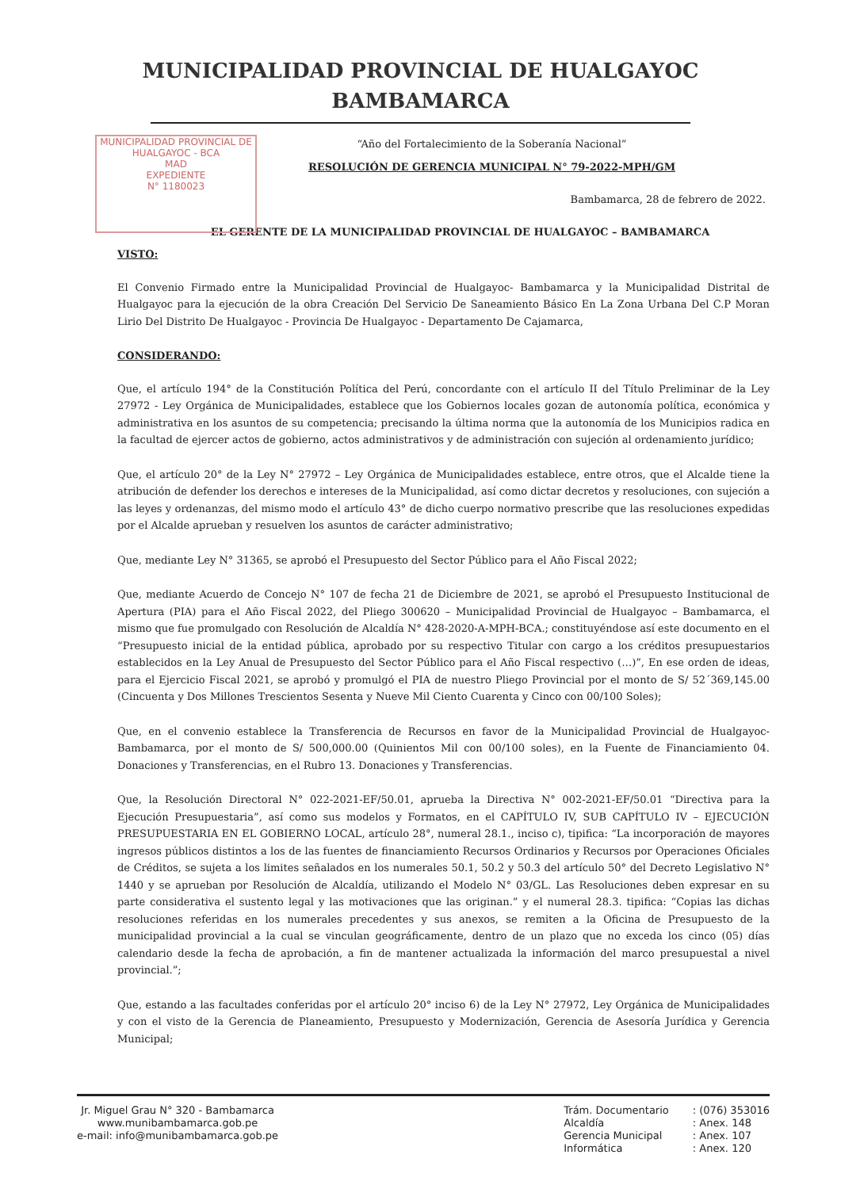MUNICIPALIDAD PROVINCIAL DE HUALGAYOC
BAMBAMARCA
MUNICIPALIDAD PROVINCIAL DE
HUALGAYOC - BCA
MAD
EXPEDIENTE
N° 1180023
“Año del Fortalecimiento de la Soberanía Nacional”
RESOLUCIÓN DE GERENCIA MUNICIPAL N° 79-2022-MPH/GM
Bambamarca, 28 de febrero de 2022.
EL GERENTE DE LA MUNICIPALIDAD PROVINCIAL DE HUALGAYOC – BAMBAMARCA
VISTO:
El Convenio Firmado entre la Municipalidad Provincial de Hualgayoc- Bambamarca y la Municipalidad Distrital de Hualgayoc para la ejecución de la obra Creación Del Servicio De Saneamiento Básico En La Zona Urbana Del C.P Moran Lirio Del Distrito De Hualgayoc - Provincia De Hualgayoc - Departamento De Cajamarca,
CONSIDERANDO:
Que, el artículo 194° de la Constitución Política del Perú, concordante con el artículo II del Título Preliminar de la Ley 27972 - Ley Orgánica de Municipalidades, establece que los Gobiernos locales gozan de autonomía política, económica y administrativa en los asuntos de su competencia; precisando la última norma que la autonomía de los Municipios radica en la facultad de ejercer actos de gobierno, actos administrativos y de administración con sujeción al ordenamiento jurídico;
Que, el artículo 20° de la Ley N° 27972 – Ley Orgánica de Municipalidades establece, entre otros, que el Alcalde tiene la atribución de defender los derechos e intereses de la Municipalidad, así como dictar decretos y resoluciones, con sujeción a las leyes y ordenanzas, del mismo modo el artículo 43° de dicho cuerpo normativo prescribe que las resoluciones expedidas por el Alcalde aprueban y resuelven los asuntos de carácter administrativo;
Que, mediante Ley N° 31365, se aprobó el Presupuesto del Sector Público para el Año Fiscal 2022;
Que, mediante Acuerdo de Concejo N° 107 de fecha 21 de Diciembre de 2021, se aprobó el Presupuesto Institucional de Apertura (PIA) para el Año Fiscal 2022, del Pliego 300620 – Municipalidad Provincial de Hualgayoc – Bambamarca, el mismo que fue promulgado con Resolución de Alcaldía N° 428-2020-A-MPH-BCA.; constituyéndose así este documento en el “Presupuesto inicial de la entidad pública, aprobado por su respectivo Titular con cargo a los créditos presupuestarios establecidos en la Ley Anual de Presupuesto del Sector Público para el Año Fiscal respectivo (…)”, En ese orden de ideas, para el Ejercicio Fiscal 2021, se aprobó y promulgó el PIA de nuestro Pliego Provincial por el monto de S/ 52´369,145.00 (Cincuenta y Dos Millones Trescientos Sesenta y Nueve Mil Ciento Cuarenta y Cinco con 00/100 Soles);
Que, en el convenio establece la Transferencia de Recursos en favor de la Municipalidad Provincial de Hualgayoc- Bambamarca, por el monto de S/ 500,000.00 (Quinientos Mil con 00/100 soles), en la Fuente de Financiamiento 04. Donaciones y Transferencias, en el Rubro 13. Donaciones y Transferencias.
Que, la Resolución Directoral N° 022-2021-EF/50.01, aprueba la Directiva N° 002-2021-EF/50.01 “Directiva para la Ejecución Presupuestaria”, así como sus modelos y Formatos, en el CAPÍTULO IV, SUB CAPÍTULO IV – EJECUCIÓN PRESUPUESTARIA EN EL GOBIERNO LOCAL, artículo 28°, numeral 28.1., inciso c), tipifica: “La incorporación de mayores ingresos públicos distintos a los de las fuentes de financiamiento Recursos Ordinarios y Recursos por Operaciones Oficiales de Créditos, se sujeta a los limites señalados en los numerales 50.1, 50.2 y 50.3 del artículo 50° del Decreto Legislativo N° 1440 y se aprueban por Resolución de Alcaldía, utilizando el Modelo N° 03/GL. Las Resoluciones deben expresar en su parte considerativa el sustento legal y las motivaciones que las originan.” y el numeral 28.3. tipifica: “Copias las dichas resoluciones referidas en los numerales precedentes y sus anexos, se remiten a la Oficina de Presupuesto de la municipalidad provincial a la cual se vinculan geográficamente, dentro de un plazo que no exceda los cinco (05) días calendario desde la fecha de aprobación, a fin de mantener actualizada la información del marco presupuestal a nivel provincial.”;
Que, estando a las facultades conferidas por el artículo 20° inciso 6) de la Ley N° 27972, Ley Orgánica de Municipalidades y con el visto de la Gerencia de Planeamiento, Presupuesto y Modernización, Gerencia de Asesoría Jurídica y Gerencia Municipal;
Jr. Miguel Grau N° 320 - Bambamarca
www.munibambamarca.gob.pe
e-mail: info@munibambamarca.gob.pe
Trám. Documentario
Alcaldía
Gerencia Municipal
Informática
: (076) 353016
: Anex. 148
: Anex. 107
: Anex. 120